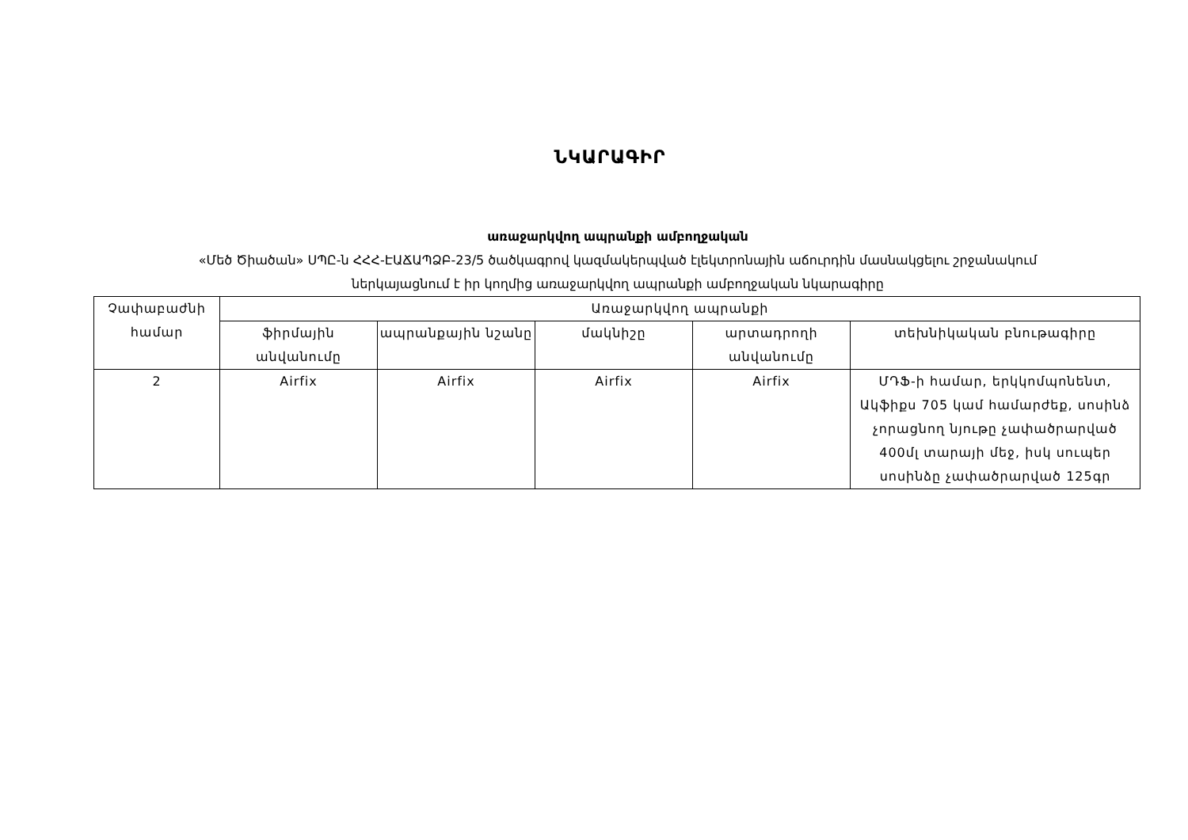ՆԿԱՐԱԳԻՐ
առաջարկվող ապրանքի ամբողջական
«Մեծ Ծիածան» ՍՊԸ-ն ՀՀՀ-ԷԱՃԱՊՁԲ-23/5 ծածկագրով կազմակերպված էլեկտրոնային աճուրդին մասնակցելու շրջանակում
ներկայացնում է իր կողմից առաջարկվող ապրանքի ամբողջական նկարագիրը
| Չափաբաժնի համար | Առաջարկվող ապրանքի | | | | |
| --- | --- | --- | --- | --- | --- |
| | ֆիրմային անվանումը | ապրանքային նշանը | մակնիշը | արտադրողի անվանումը | տեխնիկական բնութագիրը |
| 2 | Airfix | Airfix | Airfix | Airfix | ՄԴՖ-ի համար, երկկոմպոնենտ, Ակֆիքս 705 կամ համարժեք, սոսինձ չորացնող նյութը չափածրարված 400մլ տարայի մեջ, իսկ սուպեր սոսինձը չափածրարված 125գր |